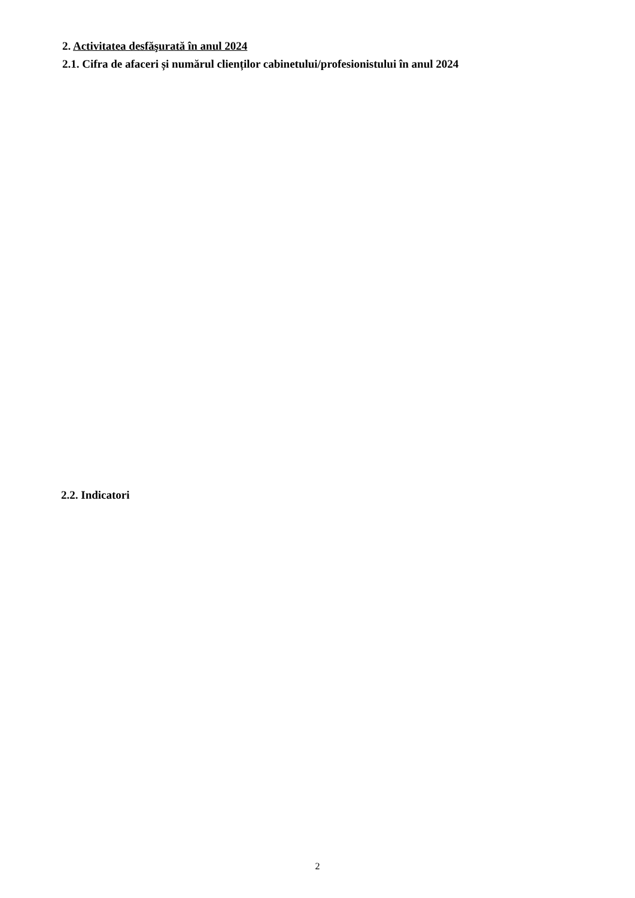2. Activitatea desfăşurată în anul 2024
2.1. Cifra de afaceri și numărul clienților cabinetului/profesionistului în anul 2024
2.2. Indicatori
2